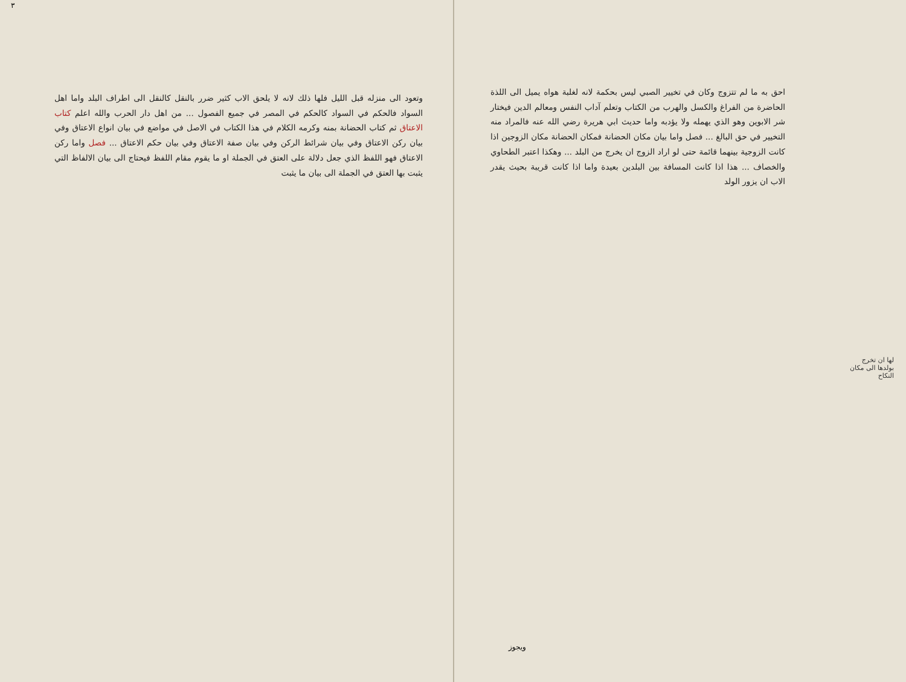احق به ما لم تتزوج وكان في تخيير الصبي ليس بحكمة لانه لغلبة هواه يميل الى اللذة الحاضرة من الفراغ والكسل والهرب من الكتاب وتعلم آداب النفس ومعالم الدين فيختار شر الابوين وهو الذي يهمله ولا يؤدبه واما حديث ابي هريرة رضي الله عنه فالمراد منه التخيير في حق البالغ ... فصل واما بيان مكان الحضانة فمكان الحضانة مكان الزوجين اذا كانت الزوجية بينهما قائمة حتى لو اراد الزوج ان يخرج من البلد ... وهكذا اعتبر الطحاوي والخصاف ... هذا اذا كانت المسافة بين البلدين بعيدة واما اذا كانت قريبة بحيث يقدر الاب ان يزور الولد
لها ان تخرج بولدها الى مكان النكاح
ويجوز
٣
وتعود الى منزله قبل الليل فلها ذلك لانه لا يلحق الاب كثير ضرر بالنقل كالنقل الى اطراف البلد واما اهل السواد فالحكم في السواد كالحكم في المصر في جميع الفصول ... من اهل دار الحرب والله اعلم كتاب الاعتاق ثم كتاب الحضانة بمنه وكرمه الكلام في هذا الكتاب في الاصل في مواضع في بيان انواع الاعتاق وفي بيان ركن الاعتاق وفي بيان شرائط الركن وفي بيان صفة الاعتاق وفي بيان حكم الاعتاق ... فصل واما ركن الاعتاق فهو اللفظ الذي جعل دلالة على العتق في الجملة او ما يقوم مقام اللفظ فيحتاج الى بيان الالفاظ التي يثبت بها العتق في الجملة الى بيان ما يثبت